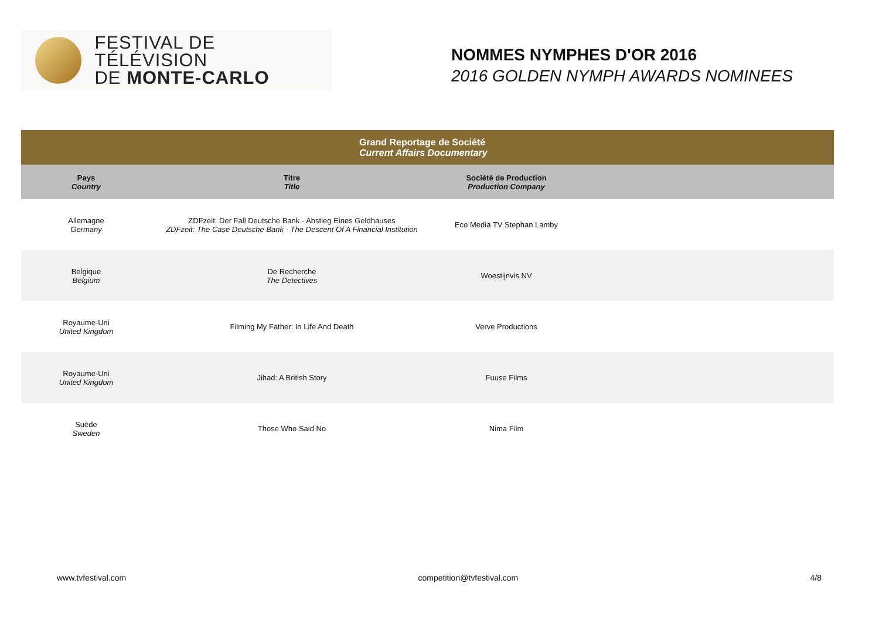FESTIVAL DE TÉLÉVISION
DE MONTE-CARLO
NOMMES NYMPHES D'OR 2016
2016 GOLDEN NYMPH AWARDS NOMINEES
| Grand Reportage de Société Current Affairs Documentary | | | |
| --- | --- | --- | --- |
| Pays Country | Titre Title | Société de Production Production Company | |
| Allemagne Germany | ZDFzeit: Der Fall Deutsche Bank - Abstieg Eines Geldhauses ZDFzeit: The Case Deutsche Bank - The Descent Of A Financial Institution | Eco Media TV Stephan Lamby | |
| Belgique Belgium | De Recherche The Detectives | Woestijnvis NV | |
| Royaume-Uni United Kingdom | Filming My Father: In Life And Death | Verve Productions | |
| Royaume-Uni United Kingdom | Jihad: A British Story | Fuuse Films | |
| Suède Sweden | Those Who Said No | Nima Film | |
www.tvfestival.com competition@tvfestival.com 4/8